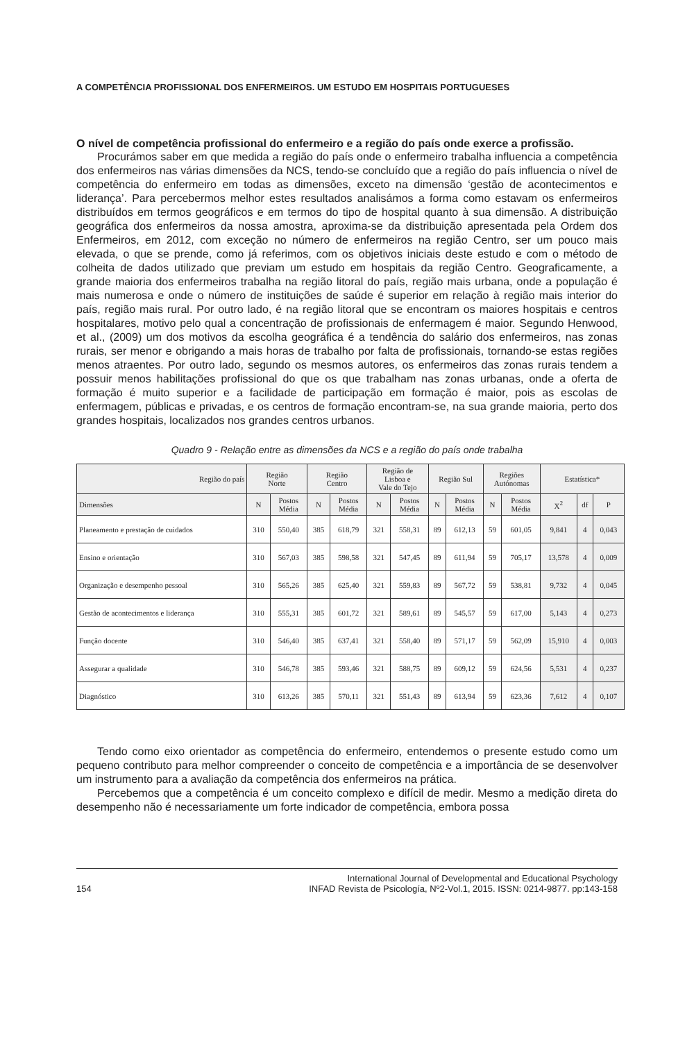A COMPETÊNCIA PROFISSIONAL DOS ENFERMEIROS. UM ESTUDO EM HOSPITAIS PORTUGUESES
O nível de competência profissional do enfermeiro e a região do país onde exerce a profissão.
Procurámos saber em que medida a região do país onde o enfermeiro trabalha influencia a competência dos enfermeiros nas várias dimensões da NCS, tendo-se concluído que a região do país influencia o nível de competência do enfermeiro em todas as dimensões, exceto na dimensão ‘gestão de acontecimentos e liderança’. Para percebermos melhor estes resultados analisámos a forma como estavam os enfermeiros distribuídos em termos geográficos e em termos do tipo de hospital quanto à sua dimensão. A distribuição geográfica dos enfermeiros da nossa amostra, aproxima-se da distribuição apresentada pela Ordem dos Enfermeiros, em 2012, com exceção no número de enfermeiros na região Centro, ser um pouco mais elevada, o que se prende, como já referimos, com os objetivos iniciais deste estudo e com o método de colheita de dados utilizado que previam um estudo em hospitais da região Centro. Geograficamente, a grande maioria dos enfermeiros trabalha na região litoral do país, região mais urbana, onde a população é mais numerosa e onde o número de instituições de saúde é superior em relação à região mais interior do país, região mais rural. Por outro lado, é na região litoral que se encontram os maiores hospitais e centros hospitalares, motivo pelo qual a concentração de profissionais de enfermagem é maior. Segundo Henwood, et al., (2009) um dos motivos da escolha geográfica é a tendência do salário dos enfermeiros, nas zonas rurais, ser menor e obrigando a mais horas de trabalho por falta de profissionais, tornando-se estas regiões menos atraentes. Por outro lado, segundo os mesmos autores, os enfermeiros das zonas rurais tendem a possuir menos habilitações profissional do que os que trabalham nas zonas urbanas, onde a oferta de formação é muito superior e a facilidade de participação em formação é maior, pois as escolas de enfermagem, públicas e privadas, e os centros de formação encontram-se, na sua grande maioria, perto dos grandes hospitais, localizados nos grandes centros urbanos.
Quadro 9 - Relação entre as dimensões da NCS e a região do país onde trabalha
| Região do país | Região Norte | | Região Centro | | Região de Lisboa e Vale do Tejo | | Região Sul | | Regiões Autónomas | | Estatística* | | |
| --- | --- | --- | --- | --- | --- | --- | --- | --- | --- | --- | --- | --- | --- |
| Dimensões | N | Postos Média | N | Postos Média | N | Postos Média | N | Postos Média | N | Postos Média | X<sup>2</sup> | df | P |
| Planeamento e prestação de cuidados | 310 | 550,40 | 385 | 618,79 | 321 | 558,31 | 89 | 612,13 | 59 | 601,05 | 9,841 | 4 | 0,043 |
| Ensino e orientação | 310 | 567,03 | 385 | 598,58 | 321 | 547,45 | 89 | 611,94 | 59 | 705,17 | 13,578 | 4 | 0,009 |
| Organização e desempenho pessoal | 310 | 565,26 | 385 | 625,40 | 321 | 559,83 | 89 | 567,72 | 59 | 538,81 | 9,732 | 4 | 0,045 |
| Gestão de acontecimentos e liderança | 310 | 555,31 | 385 | 601,72 | 321 | 589,61 | 89 | 545,57 | 59 | 617,00 | 5,143 | 4 | 0,273 |
| Função docente | 310 | 546,40 | 385 | 637,41 | 321 | 558,40 | 89 | 571,17 | 59 | 562,09 | 15,910 | 4 | 0,003 |
| Assegurar a qualidade | 310 | 546,78 | 385 | 593,46 | 321 | 588,75 | 89 | 609,12 | 59 | 624,56 | 5,531 | 4 | 0,237 |
| Diagnóstico | 310 | 613,26 | 385 | 570,11 | 321 | 551,43 | 89 | 613,94 | 59 | 623,36 | 7,612 | 4 | 0,107 |
Tendo como eixo orientador as competência do enfermeiro, entendemos o presente estudo como um pequeno contributo para melhor compreender o conceito de competência e a importância de se desenvolver um instrumento para a avaliação da competência dos enfermeiros na prática.
Percebemos que a competência é um conceito complexo e difícil de medir. Mesmo a medição direta do desempenho não é necessariamente um forte indicador de competência, embora possa
154 International Journal of Developmental and Educational Psychology
INFAD Revista de Psicología, Nº2-Vol.1, 2015. ISSN: 0214-9877. pp:143-158